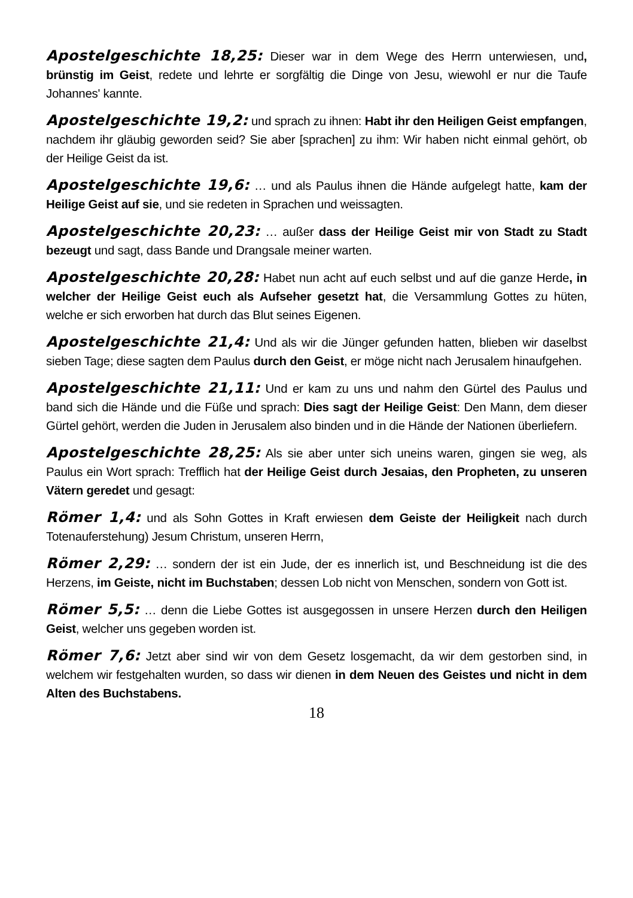Apostelgeschichte 18,25: Dieser war in dem Wege des Herrn unterwiesen, und, brünstig im Geist, redete und lehrte er sorgfältig die Dinge von Jesu, wiewohl er nur die Taufe Johannes' kannte.
Apostelgeschichte 19,2: und sprach zu ihnen: Habt ihr den Heiligen Geist empfangen, nachdem ihr gläubig geworden seid? Sie aber [sprachen] zu ihm: Wir haben nicht einmal gehört, ob der Heilige Geist da ist.
Apostelgeschichte 19,6: … und als Paulus ihnen die Hände aufgelegt hatte, kam der Heilige Geist auf sie, und sie redeten in Sprachen und weissagten.
Apostelgeschichte 20,23: … außer dass der Heilige Geist mir von Stadt zu Stadt bezeugt und sagt, dass Bande und Drangsale meiner warten.
Apostelgeschichte 20,28: Habet nun acht auf euch selbst und auf die ganze Herde, in welcher der Heilige Geist euch als Aufseher gesetzt hat, die Versammlung Gottes zu hüten, welche er sich erworben hat durch das Blut seines Eigenen.
Apostelgeschichte 21,4: Und als wir die Jünger gefunden hatten, blieben wir daselbst sieben Tage; diese sagten dem Paulus durch den Geist, er möge nicht nach Jerusalem hinaufgehen.
Apostelgeschichte 21,11: Und er kam zu uns und nahm den Gürtel des Paulus und band sich die Hände und die Füße und sprach: Dies sagt der Heilige Geist: Den Mann, dem dieser Gürtel gehört, werden die Juden in Jerusalem also binden und in die Hände der Nationen überliefern.
Apostelgeschichte 28,25: Als sie aber unter sich uneins waren, gingen sie weg, als Paulus ein Wort sprach: Trefflich hat der Heilige Geist durch Jesaias, den Propheten, zu unseren Vätern geredet und gesagt:
Römer 1,4: und als Sohn Gottes in Kraft erwiesen dem Geiste der Heiligkeit nach durch Totenauferstehung) Jesum Christum, unseren Herrn,
Römer 2,29: … sondern der ist ein Jude, der es innerlich ist, und Beschneidung ist die des Herzens, im Geiste, nicht im Buchstaben; dessen Lob nicht von Menschen, sondern von Gott ist.
Römer 5,5: … denn die Liebe Gottes ist ausgegossen in unsere Herzen durch den Heiligen Geist, welcher uns gegeben worden ist.
Römer 7,6: Jetzt aber sind wir von dem Gesetz losgemacht, da wir dem gestorben sind, in welchem wir festgehalten wurden, so dass wir dienen in dem Neuen des Geistes und nicht in dem Alten des Buchstabens.
18